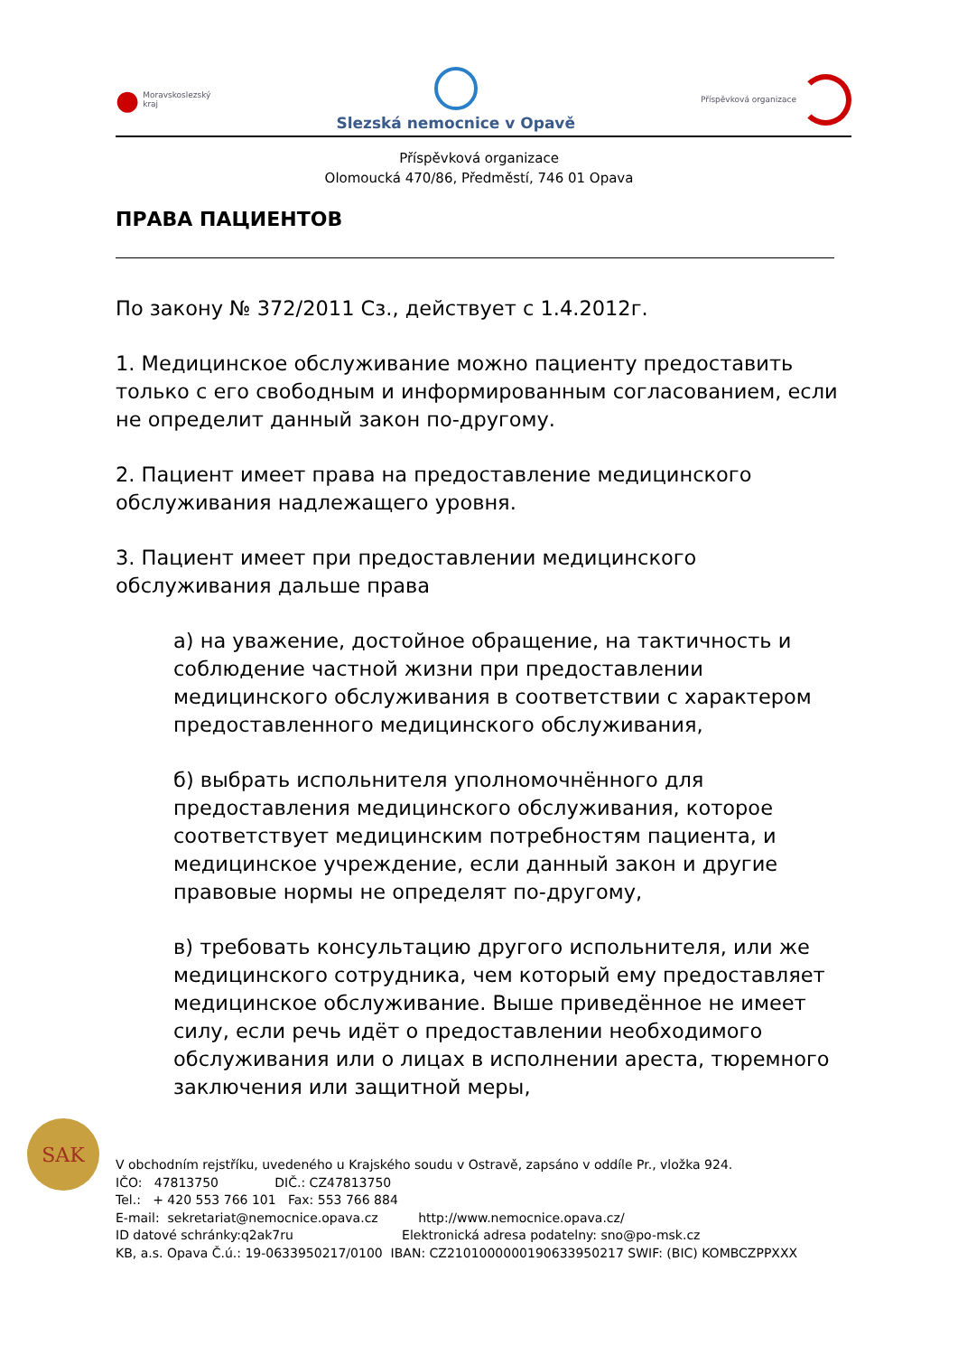● Moravskoslezský
kraj
Slezská nemocnice v Opavě
Příspěvková organizace
Příspěvková organizace
Olomoucká 470/86, Předměstí, 746 01 Opava
ПРАВА ПАЦИЕНТОВ
По закону № 372/2011 Сз., действует с 1.4.2012г.
1. Медицинское обслуживание можно пациенту предоставить только с его свободным и информированным согласованием, если не определит данный закон по-другому.
2. Пациент имеет права на предоставление медицинского обслуживания надлежащего уровня.
3. Пациент имеет при предоставлении медицинского обслуживания дальше права
а) на уважение, достойное обращение, на тактичность и соблюдение частной жизни при предоставлении медицинского обслуживания в соответствии с характером предоставленного медицинского обслуживания,
б) выбрать испольнителя уполномочнённого для предоставления медицинского обслуживания, которое соответствует медицинским потребностям пациента, и медицинское учреждение, если данный закон и другие правовые нормы не определят по-другому,
в) требовать консультацию другого испольнителя, или же медицинского сотрудника, чем который ему предоставляет медицинское обслуживание. Выше приведённое не имеет силу, если речь идёт о предоставлении необходимого обслуживания или о лицах в исполнении ареста, тюремного заключения или защитной меры,
SAK
V obchodním rejstříku, uvedeného u Krajského soudu v Ostravě, zapsáno v oddíle Pr., vložka 924. IČO: 47813750 DIČ.: CZ47813750 Tel.: + 420 553 766 101 Fax: 553 766 884 E-mail: sekretariat@nemocnice.opava.cz http://www.nemocnice.opava.cz/ ID datové schránky:q2ak7ru Elektronická adresa podatelny: sno@po-msk.cz KB, a.s. Opava Č.ú.: 19-0633950217/0100 IBAN: CZ2101000000190633950217 SWIF: (BIC) KOMBCZPPXXX